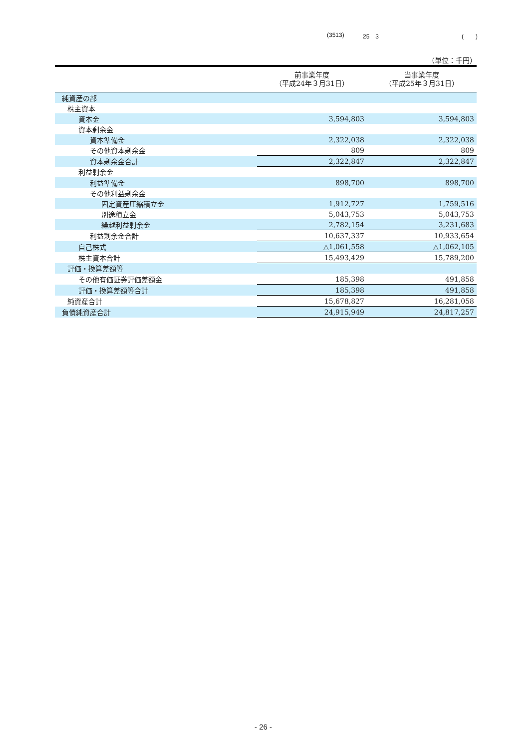(3513) 25　3 (　　)
（単位：千円）
| | 前事業年度 （平成24年３月31日） | 当事業年度 （平成25年３月31日） |
| --- | --- | --- |
| 純資産の部 | | |
| 株主資本 | | |
| 資本金 | 3,594,803 | 3,594,803 |
| 資本剰余金 | | |
| 資本準備金 | 2,322,038 | 2,322,038 |
| その他資本剰余金 | 809 | 809 |
| 資本剰余金合計 | 2,322,847 | 2,322,847 |
| 利益剰余金 | | |
| 利益準備金 | 898,700 | 898,700 |
| その他利益剰余金 | | |
| 固定資産圧縮積立金 | 1,912,727 | 1,759,516 |
| 別途積立金 | 5,043,753 | 5,043,753 |
| 繰越利益剰余金 | 2,782,154 | 3,231,683 |
| 利益剰余金合計 | 10,637,337 | 10,933,654 |
| 自己株式 | △1,061,558 | △1,062,105 |
| 株主資本合計 | 15,493,429 | 15,789,200 |
| 評価・換算差額等 | | |
| その他有価証券評価差額金 | 185,398 | 491,858 |
| 評価・換算差額等合計 | 185,398 | 491,858 |
| 純資産合計 | 15,678,827 | 16,281,058 |
| 負債純資産合計 | 24,915,949 | 24,817,257 |
- 26 -